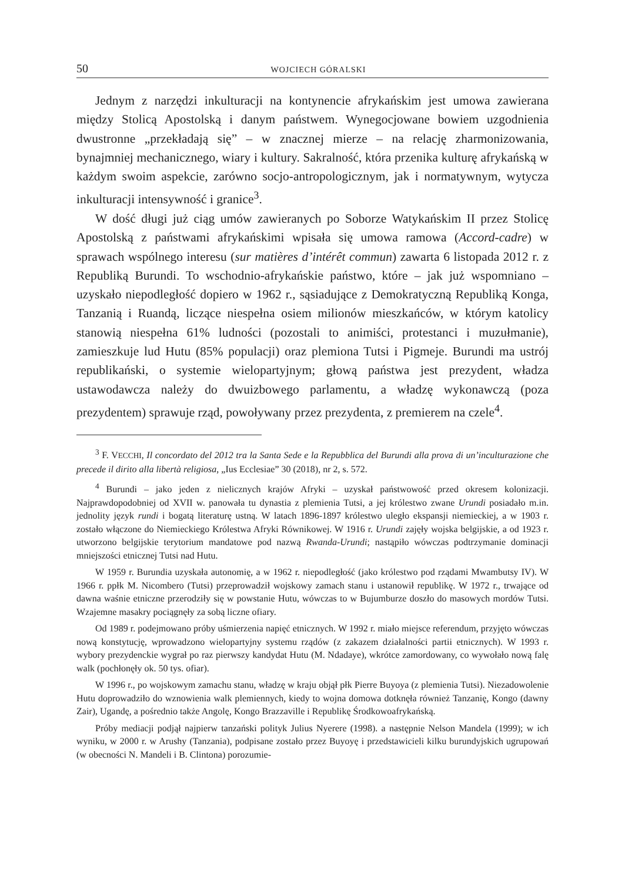50 WOJCIECH GÓRALSKI
Jednym z narzędzi inkulturacji na kontynencie afrykańskim jest umowa zawierana między Stolicą Apostolską i danym państwem. Wynegocjowane bowiem uzgodnienia dwustronne „przekładają się” – w znacznej mierze – na relację zharmonizowania, bynajmniej mechanicznego, wiary i kultury. Sakralność, która przenika kulturę afrykańską w każdym swoim aspekcie, zarówno socjo-antropologicznym, jak i normatywnym, wytycza inkulturacji intensywność i granice<sup>3</sup>.
W dość długi już ciąg umów zawieranych po Soborze Watykańskim II przez Stolicę Apostolską z państwami afrykańskimi wpisała się umowa ramowa (Accord-cadre) w sprawach wspólnego interesu (sur matières d’intérêt commun) zawarta 6 listopada 2012 r. z Republiką Burundi. To wschodnio-afrykańskie państwo, które – jak już wspomniano – uzyskało niepodległość dopiero w 1962 r., sąsiadujące z Demokratyczną Republiką Konga, Tanzanią i Ruandą, liczące niespełna osiem milionów mieszkańców, w którym katolicy stanowią niespełna 61% ludności (pozostali to animiści, protestanci i muzułmanie), zamieszkuje lud Hutu (85% populacji) oraz plemiona Tutsi i Pigmeje. Burundi ma ustrój republikański, o systemie wielopartyjnym; głową państwa jest prezydent, władza ustawodawcza należy do dwuizbowego parlamentu, a władzę wykonawczą (poza prezydentem) sprawuje rząd, powoływany przez prezydenta, z premierem na czele<sup>4</sup>.
<sup>3</sup> F. VECCHI, Il concordato del 2012 tra la Santa Sede e la Repubblica del Burundi alla prova di un’inculturazione che precede il dirito alla libertà religiosa, „Ius Ecclesiae” 30 (2018), nr 2, s. 572.
<sup>4</sup> Burundi – jako jeden z nielicznych krajów Afryki – uzyskał państwowość przed okresem kolonizacji. Najprawdopodobniej od XVII w. panowała tu dynastia z plemienia Tutsi, a jej królestwo zwane Urundi posiadało m.in. jednolity język rundi i bogatą literaturę ustną. W latach 1896-1897 królestwo uległo ekspansji niemieckiej, a w 1903 r. zostało włączone do Niemieckiego Królestwa Afryki Równikowej. W 1916 r. Urundi zajęły wojska belgijskie, a od 1923 r. utworzono belgijskie terytorium mandatowe pod nazwą Rwanda-Urundi; nastąpiło wówczas podtrzymanie dominacji mniejszości etnicznej Tutsi nad Hutu.
W 1959 r. Burundia uzyskała autonomię, a w 1962 r. niepodległość (jako królestwo pod rządami Mwambutsy IV). W 1966 r. ppłk M. Nicombero (Tutsi) przeprowadził wojskowy zamach stanu i ustanowił republikę. W 1972 r., trwające od dawna waśnie etniczne przerodziły się w powstanie Hutu, wówczas to w Bujumburze doszło do masowych mordów Tutsi. Wzajemne masakry pociągnęły za sobą liczne ofiary.
Od 1989 r. podejmowano próby uśmierzenia napięć etnicznych. W 1992 r. miało miejsce referendum, przyjęto wówczas nową konstytucję, wprowadzono wielopartyjny systemu rządów (z zakazem działalności partii etnicznych). W 1993 r. wybory prezydenckie wygrał po raz pierwszy kandydat Hutu (M. Ndadaye), wkrótce zamordowany, co wywołało nową falę walk (pochłonęły ok. 50 tys. ofiar).
W 1996 r., po wojskowym zamachu stanu, władzę w kraju objął płk Pierre Buyoya (z plemienia Tutsi). Niezadowolenie Hutu doprowadziło do wznowienia walk plemiennych, kiedy to wojna domowa dotknęła również Tanzanię, Kongo (dawny Zair), Ugandę, a pośrednio także Angolę, Kongo Brazzaville i Republikę Środkowoafrykańską.
Próby mediacji podjął najpierw tanzański polityk Julius Nyerere (1998). a następnie Nelson Mandela (1999); w ich wyniku, w 2000 r. w Arushy (Tanzania), podpisane zostało przez Buyoyę i przedstawicieli kilku burundyjskich ugrupowań (w obecności N. Mandeli i B. Clintona) porozumie-